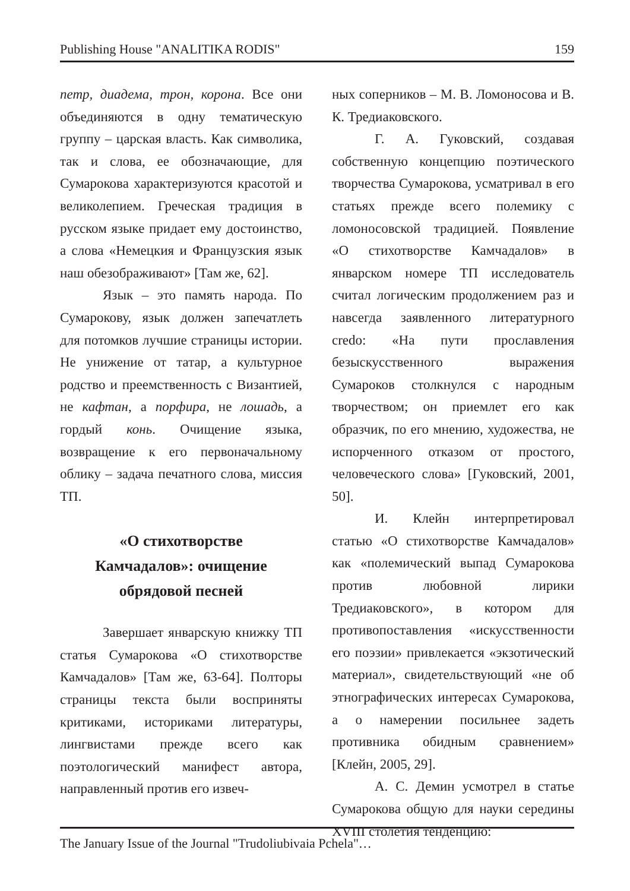Publishing House "ANALITIKA RODIS" 159
петр, диадема, трон, корона. Все они объединяются в одну тематическую группу – царская власть. Как символика, так и слова, ее обозначающие, для Сумарокова характеризуются красотой и великолепием. Греческая традиция в русском языке придает ему достоинство, а слова «Немецкия и Французския язык наш обезображивают» [Там же, 62].
Язык – это память народа. По Сумарокову, язык должен запечатлеть для потомков лучшие страницы истории. Не унижение от татар, а культурное родство и преемственность с Византией, не кафтан, а порфира, не лошадь, а гордый конь. Очищение языка, возвращение к его первоначальному облику – задача печатного слова, миссия ТП.
«О стихотворстве
Камчадалов»: очищение
обрядовой песней
Завершает январскую книжку ТП статья Сумарокова «О стихотворстве Камчадалов» [Там же, 63-64]. Полторы страницы текста были восприняты критиками, историками литературы, лингвистами прежде всего как поэтологический манифест автора, направленный против его извеч-
ных соперников – М. В. Ломоносова и В. К. Тредиаковского.
Г. А. Гуковский, создавая собственную концепцию поэтического творчества Сумарокова, усматривал в его статьях прежде всего полемику с ломоносовской традицией. Появление «О стихотворстве Камчадалов» в январском номере ТП исследователь считал логическим продолжением раз и навсегда заявленного литературного credo: «На пути прославления безыскусственного выражения Сумароков столкнулся с народным творчеством; он приемлет его как образчик, по его мнению, художества, не испорченного отказом от простого, человеческого слова» [Гуковский, 2001, 50].
И. Клейн интерпретировал статью «О стихотворстве Камчадалов» как «полемический выпад Сумарокова против любовной лирики Тредиаковского», в котором для противопоставления «искусственности его поэзии» привлекается «экзотический материал», свидетельствующий «не об этнографических интересах Сумарокова, а о намерении посильнее задеть противника обидным сравнением» [Клейн, 2005, 29].
А. С. Демин усмотрел в статье Сумарокова общую для науки середины XVIII столетия тенденцию:
The January Issue of the Journal "Trudoliubivaia Pchela"…